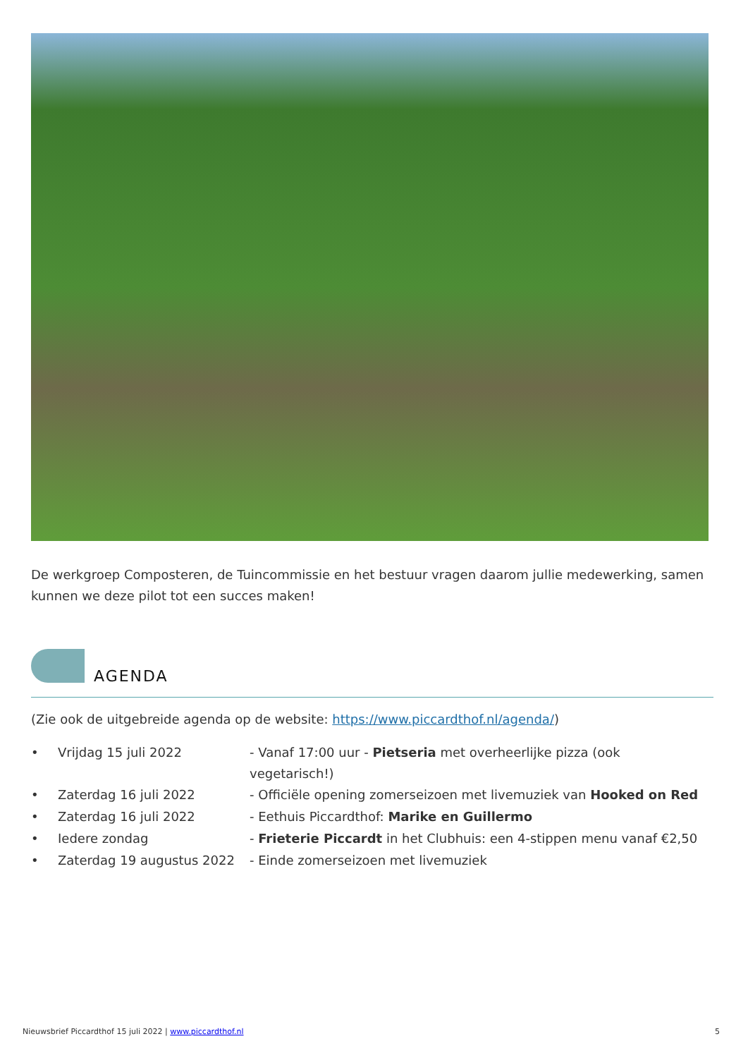De werkgroep Composteren, de Tuincommissie en het bestuur vragen daarom jullie medewerking, samen kunnen we deze pilot tot een succes maken!
AGENDA
(Zie ook de uitgebreide agenda op de website: https://www.piccardthof.nl/agenda/)
| • | Vrijdag 15 juli 2022 | - Vanaf 17:00 uur - Pietseria met overheerlijke pizza (ook vegetarisch!) |
| • | Zaterdag 16 juli 2022 | - Officiële opening zomerseizoen met livemuziek van Hooked on Red |
| • | Zaterdag 16 juli 2022 | - Eethuis Piccardthof: Marike en Guillermo |
| • | Iedere zondag | - Frieterie Piccardt in het Clubhuis: een 4-stippen menu vanaf €2,50 |
| • | Zaterdag 19 augustus 2022 | - Einde zomerseizoen met livemuziek |
Nieuwsbrief Piccardthof 15 juli 2022 | www.piccardthof.nl 5